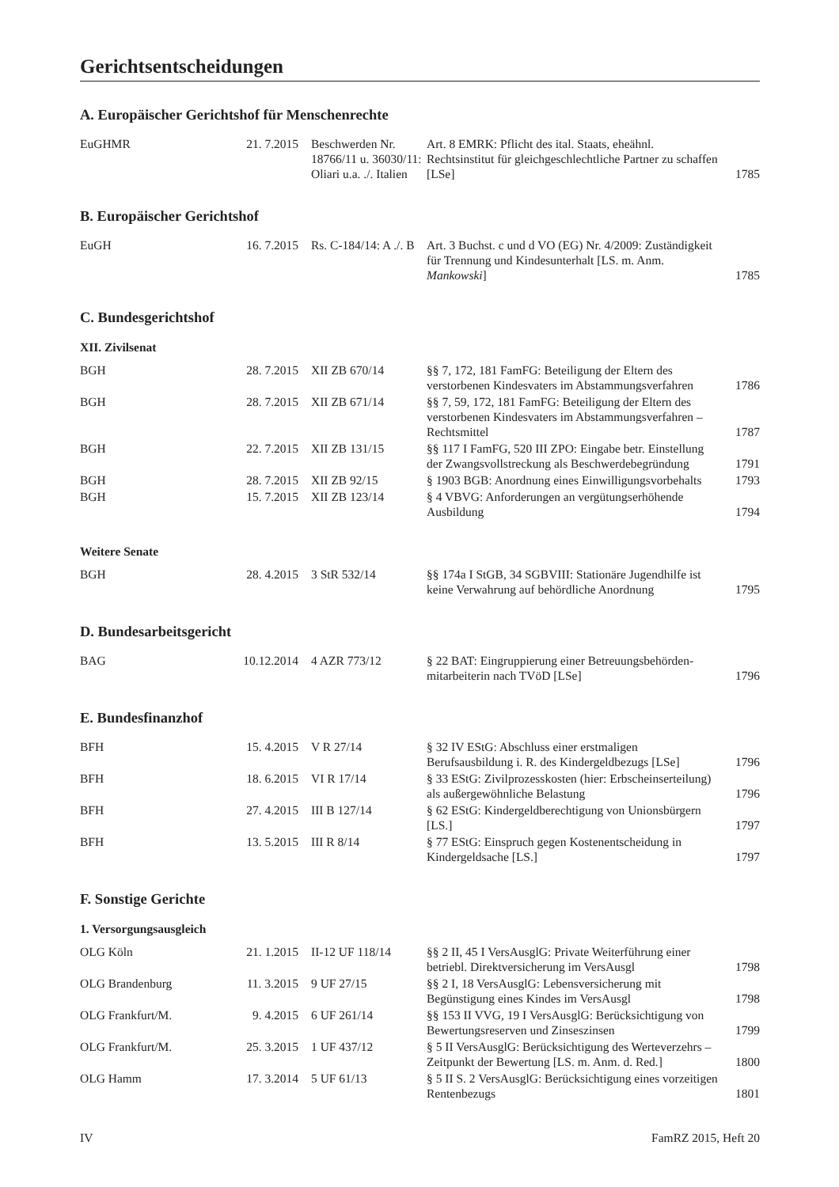Gerichtsentscheidungen
A. Europäischer Gerichtshof für Menschenrechte
| EuGHMR | 21. 7.2015 | Beschwerden Nr. 18766/11 u. 36030/11: Oliari u.a. ./. Italien | Art. 8 EMRK: Pflicht des ital. Staats, eheähnl. Rechtsinstitut für gleichgeschlechtliche Partner zu schaffen [LSe] | 1785 |
B. Europäischer Gerichtshof
| EuGH | 16. 7.2015 | Rs. C-184/14: A ./. B | Art. 3 Buchst. c und d VO (EG) Nr. 4/2009: Zuständigkeit für Trennung und Kindesunterhalt [LS. m. Anm. Mankowski ] | 1785 |
C. Bundesgerichtshof
XII. Zivilsenat
| BGH | 28. 7.2015 | XII ZB 670/14 | §§ 7, 172, 181 FamFG: Beteiligung der Eltern des verstorbenen Kindesvaters im Abstammungsverfahren | 1786 |
| BGH | 28. 7.2015 | XII ZB 671/14 | §§ 7, 59, 172, 181 FamFG: Beteiligung der Eltern des verstorbenen Kindesvaters im Abstammungsverfahren – Rechtsmittel | 1787 |
| BGH | 22. 7.2015 | XII ZB 131/15 | §§ 117 I FamFG, 520 III ZPO: Eingabe betr. Einstellung der Zwangsvollstreckung als Beschwerdebegründung | 1791 |
| BGH | 28. 7.2015 | XII ZB 92/15 | § 1903 BGB: Anordnung eines Einwilligungsvorbehalts | 1793 |
| BGH | 15. 7.2015 | XII ZB 123/14 | § 4 VBVG: Anforderungen an vergütungserhöhende Ausbildung | 1794 |
Weitere Senate
| BGH | 28. 4.2015 | 3 StR 532/14 | §§ 174a I StGB, 34 SGBVIII: Stationäre Jugendhilfe ist keine Verwahrung auf behördliche Anordnung | 1795 |
D. Bundesarbeitsgericht
| BAG | 10.12.2014 | 4 AZR 773/12 | § 22 BAT: Eingruppierung einer Betreuungsbehörden-mitarbeiterin nach TVöD [LSe] | 1796 |
E. Bundesfinanzhof
| BFH | 15. 4.2015 | V R 27/14 | § 32 IV EStG: Abschluss einer erstmaligen Berufsausbildung i. R. des Kindergeldbezugs [LSe] | 1796 |
| BFH | 18. 6.2015 | VI R 17/14 | § 33 EStG: Zivilprozesskosten (hier: Erbscheinserteilung) als außergewöhnliche Belastung | 1796 |
| BFH | 27. 4.2015 | III B 127/14 | § 62 EStG: Kindergeldberechtigung von Unionsbürgern [LS.] | 1797 |
| BFH | 13. 5.2015 | III R 8/14 | § 77 EStG: Einspruch gegen Kostenentscheidung in Kindergeldsache [LS.] | 1797 |
F. Sonstige Gerichte
1. Versorgungsausgleich
| OLG Köln | 21. 1.2015 | II-12 UF 118/14 | §§ 2 II, 45 I VersAusglG: Private Weiterführung einer betriebl. Direktversicherung im VersAusgl | 1798 |
| OLG Brandenburg | 11. 3.2015 | 9 UF 27/15 | §§ 2 I, 18 VersAusglG: Lebensversicherung mit Begünstigung eines Kindes im VersAusgl | 1798 |
| OLG Frankfurt/M. | 9. 4.2015 | 6 UF 261/14 | §§ 153 II VVG, 19 I VersAusglG: Berücksichtigung von Bewertungsreserven und Zinseszinsen | 1799 |
| OLG Frankfurt/M. | 25. 3.2015 | 1 UF 437/12 | § 5 II VersAusglG: Berücksichtigung des Werteverzehrs – Zeitpunkt der Bewertung [LS. m. Anm. d. Red.] | 1800 |
| OLG Hamm | 17. 3.2014 | 5 UF 61/13 | § 5 II S. 2 VersAusglG: Berücksichtigung eines vorzeitigen Rentenbezugs | 1801 |
IV FamRZ 2015, Heft 20